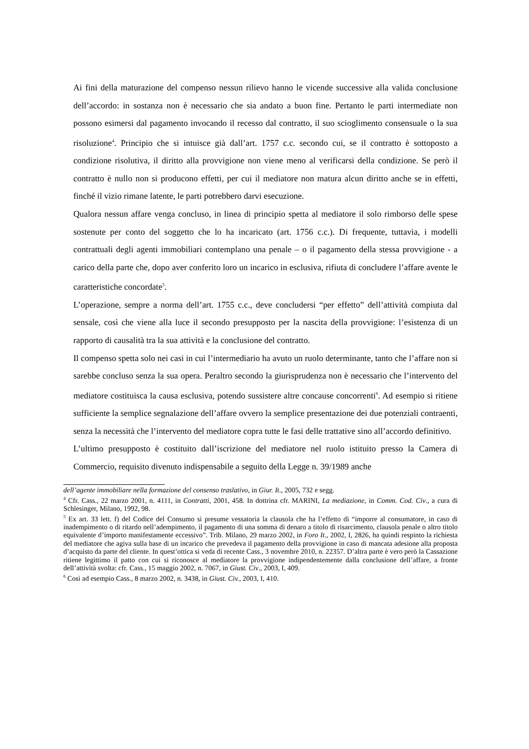Ai fini della maturazione del compenso nessun rilievo hanno le vicende successive alla valida conclusione dell’accordo: in sostanza non è necessario che sia andato a buon fine. Pertanto le parti intermediate non possono esimersi dal pagamento invocando il recesso dal contratto, il suo scioglimento consensuale o la sua risoluzione<sup>4</sup>. Principio che si intuisce già dall’art. 1757 c.c. secondo cui, se il contratto è sottoposto a condizione risolutiva, il diritto alla provvigione non viene meno al verificarsi della condizione. Se però il contratto è nullo non si producono effetti, per cui il mediatore non matura alcun diritto anche se in effetti, finché il vizio rimane latente, le parti potrebbero darvi esecuzione.
Qualora nessun affare venga concluso, in linea di principio spetta al mediatore il solo rimborso delle spese sostenute per conto del soggetto che lo ha incaricato (art. 1756 c.c.). Di frequente, tuttavia, i modelli contrattuali degli agenti immobiliari contemplano una penale – o il pagamento della stessa provvigione - a carico della parte che, dopo aver conferito loro un incarico in esclusiva, rifiuta di concludere l’affare avente le caratteristiche concordate<sup>5</sup>.
L’operazione, sempre a norma dell’art. 1755 c.c., deve concludersi “per effetto” dell’attività compiuta dal sensale, così che viene alla luce il secondo presupposto per la nascita della provvigione: l’esistenza di un rapporto di causalità tra la sua attività e la conclusione del contratto.
Il compenso spetta solo nei casi in cui l’intermediario ha avuto un ruolo determinante, tanto che l’affare non si sarebbe concluso senza la sua opera. Peraltro secondo la giurisprudenza non è necessario che l’intervento del mediatore costituisca la causa esclusiva, potendo sussistere altre concause concorrenti<sup>6</sup>. Ad esempio si ritiene sufficiente la semplice segnalazione dell’affare ovvero la semplice presentazione dei due potenziali contraenti, senza la necessità che l’intervento del mediatore copra tutte le fasi delle trattative sino all’accordo definitivo.
L’ultimo presupposto è costituito dall’iscrizione del mediatore nel ruolo istituito presso la Camera di Commercio, requisito divenuto indispensabile a seguito della Legge n. 39/1989 anche
dell’agente immobiliare nella formazione del consenso traslativo, in Giur. It., 2005, 732 e segg.
<sup>4</sup> Cfr. Cass., 22 marzo 2001, n. 4111, in Contratti, 2001, 458. In dottrina cfr. MARINI, La mediazione, in Comm. Cod. Civ., a cura di Schlesinger, Milano, 1992, 98.
<sup>5</sup> Ex art. 33 lett. f) del Codice del Consumo si presume vessatoria la clausola che ha l’effetto di “imporre al consumatore, in caso di inadempimento o di ritardo nell’adempimento, il pagamento di una somma di denaro a titolo di risarcimento, clausola penale o altro titolo equivalente d’importo manifestamente eccessivo”. Trib. Milano, 29 marzo 2002, in Foro It., 2002, I, 2826, ha quindi respinto la richiesta del mediatore che agiva sulla base di un incarico che prevedeva il pagamento della provvigione in caso di mancata adesione alla proposta d’acquisto da parte del cliente. In quest’ottica si veda di recente Cass., 3 novembre 2010, n. 22357. D’altra parte è vero però la Cassazione ritiene legittimo il patto con cui si riconosce al mediatore la provvigione indipendentemente dalla conclusione dell’affare, a fronte dell’attività svolta: cfr. Cass., 15 maggio 2002, n. 7067, in Giust. Civ., 2003, I, 409.
<sup>6</sup> Così ad esempio Cass., 8 marzo 2002, n. 3438, in Giust. Civ., 2003, I, 410.